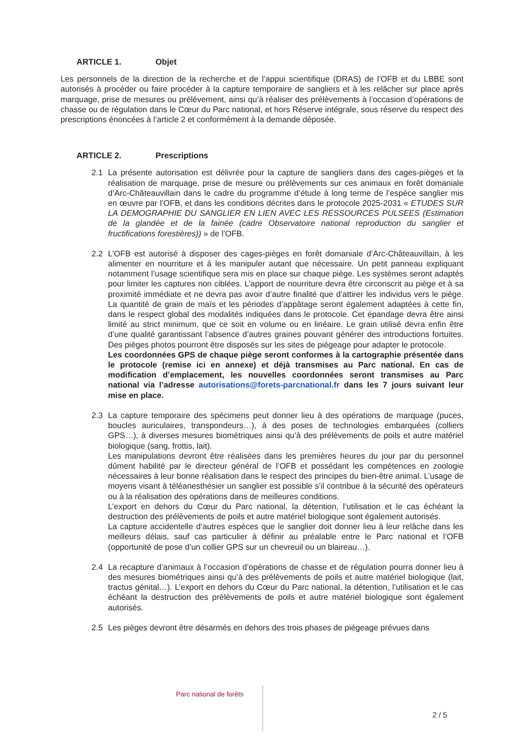ARTICLE 1. Objet
Les personnels de la direction de la recherche et de l’appui scientifique (DRAS) de l’OFB et du LBBE sont autorisés à procéder ou faire procéder à la capture temporaire de sangliers et à les relâcher sur place après marquage, prise de mesures ou prélèvement, ainsi qu’à réaliser des prélèvements à l’occasion d’opérations de chasse ou de régulation dans le Cœur du Parc national, et hors Réserve intégrale, sous réserve du respect des prescriptions énoncées à l’article 2 et conformément à la demande déposée.
ARTICLE 2. Prescriptions
2.1 La présente autorisation est délivrée pour la capture de sangliers dans des cages-pièges et la réalisation de marquage, prise de mesure ou prélèvements sur ces animaux en forêt domaniale d’Arc-Châteauvillain dans le cadre du programme d’étude à long terme de l’espèce sanglier mis en œuvre par l’OFB, et dans les conditions décrites dans le protocole 2025-2031 « ETUDES SUR LA DEMOGRAPHIE DU SANGLIER EN LIEN AVEC LES RESSOURCES PULSEES (Estimation de la glandée et de la fainée (cadre Observatoire national reproduction du sanglier et fructifications forestières)) » de l’OFB.
2.2 L’OFB est autorisé à disposer des cages-pièges en forêt domaniale d’Arc-Châteauvillain, à les alimenter en nourriture et à les manipuler autant que nécessaire. Un petit panneau expliquant notamment l’usage scientifique sera mis en place sur chaque piège. Les systèmes seront adaptés pour limiter les captures non ciblées. L’apport de nourriture devra être circonscrit au piège et à sa proximité immédiate et ne devra pas avoir d’autre finalité que d’attirer les individus vers le piège. La quantité de grain de maïs et les périodes d’appâtage seront également adaptées à cette fin, dans le respect global des modalités indiquées dans le protocole. Cet épandage devra être ainsi limité au strict minimum, que ce soit en volume ou en linéaire. Le grain utilisé devra enfin être d’une qualité garantissant l’absence d’autres graines pouvant générer des introductions fortuites. Des pièges photos pourront être disposés sur les sites de piégeage pour adapter le protocole.
Les coordonnées GPS de chaque piège seront conformes à la cartographie présentée dans le protocole (remise ici en annexe) et déjà transmises au Parc national. En cas de modification d’emplacement, les nouvelles coordonnées seront transmises au Parc national via l’adresse autorisations@forets-parcnational.fr dans les 7 jours suivant leur mise en place.
2.3 La capture temporaire des spécimens peut donner lieu à des opérations de marquage (puces, boucles auriculaires, transpondeurs…), à des poses de technologies embarquées (colliers GPS…), à diverses mesures biométriques ainsi qu’à des prélèvements de poils et autre matériel biologique (sang, frottis, lait).
Les manipulations devront être réalisées dans les premières heures du jour par du personnel dûment habilité par le directeur général de l’OFB et possédant les compétences en zoologie nécessaires à leur bonne réalisation dans le respect des principes du bien-être animal. L’usage de moyens visant à téléanesthésier un sanglier est possible s’il contribue à la sécurité des opérateurs ou à la réalisation des opérations dans de meilleures conditions.
L’export en dehors du Cœur du Parc national, la détention, l’utilisation et le cas échéant la destruction des prélèvements de poils et autre matériel biologique sont également autorisés.
La capture accidentelle d’autres espèces que le sanglier doit donner lieu à leur relâche dans les meilleurs délais, sauf cas particulier à définir au préalable entre le Parc national et l’OFB (opportunité de pose d’un collier GPS sur un chevreuil ou un blaireau…).
2.4 La recapture d’animaux à l’occasion d’opérations de chasse et de régulation pourra donner lieu à des mesures biométriques ainsi qu’à des prélèvements de poils et autre matériel biologique (lait, tractus génital…). L’export en dehors du Cœur du Parc national, la détention, l’utilisation et le cas échéant la destruction des prélèvements de poils et autre matériel biologique sont également autorisés.
2.5 Les pièges devront être désarmés en dehors des trois phases de piégeage prévues dans
Parc national de forêts
2 / 5